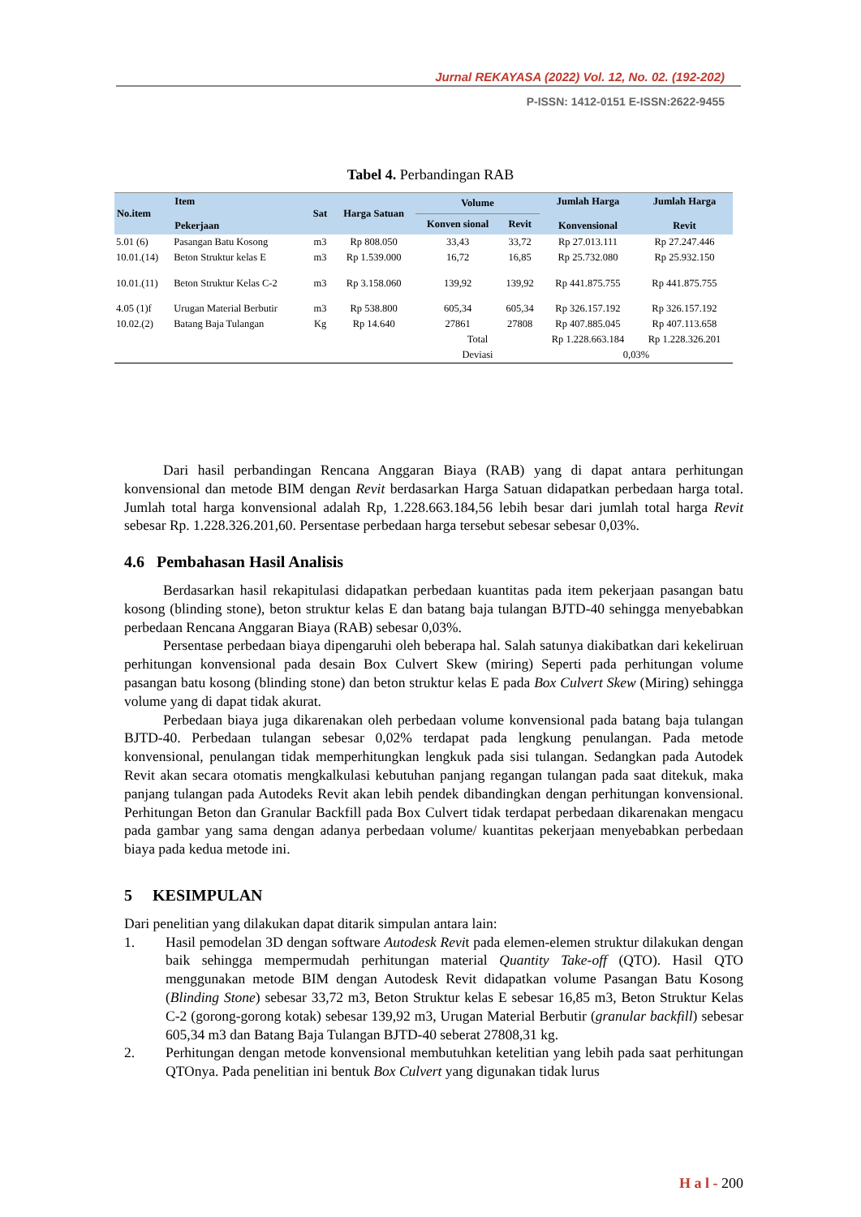Jurnal REKAYASA (2022) Vol. 12, No. 02. (192-202)
P-ISSN: 1412-0151 E-ISSN:2622-9455
Tabel 4. Perbandingan RAB
| No.item | Item Pekerjaan | Sat | Harga Satuan | Volume | | Jumlah Harga Konvensional | Jumlah Harga Revit |
| --- | --- | --- | --- | --- | --- | --- | --- |
| | | | | Konven sional | Revit | | |
| 5.01 (6) | Pasangan Batu Kosong | m3 | Rp 808.050 | 33,43 | 33,72 | Rp 27.013.111 | Rp 27.247.446 |
| 10.01.(14) | Beton Struktur kelas E | m3 | Rp 1.539.000 | 16,72 | 16,85 | Rp 25.732.080 | Rp 25.932.150 |
| 10.01.(11) | Beton Struktur Kelas C-2 | m3 | Rp 3.158.060 | 139,92 | 139,92 | Rp 441.875.755 | Rp 441.875.755 |
| 4.05 (1)f | Urugan Material Berbutir | m3 | Rp 538.800 | 605,34 | 605,34 | Rp 326.157.192 | Rp 326.157.192 |
| 10.02.(2) | Batang Baja Tulangan | Kg | Rp 14.640 | 27861 | 27808 | Rp 407.885.045 | Rp 407.113.658 |
| | | | | Total | | Rp 1.228.663.184 | Rp 1.228.326.201 |
| | | | | Deviasi | | 0,03% | |
Dari hasil perbandingan Rencana Anggaran Biaya (RAB) yang di dapat antara perhitungan konvensional dan metode BIM dengan Revit berdasarkan Harga Satuan didapatkan perbedaan harga total. Jumlah total harga konvensional adalah Rp, 1.228.663.184,56 lebih besar dari jumlah total harga Revit sebesar Rp. 1.228.326.201,60. Persentase perbedaan harga tersebut sebesar sebesar 0,03%.
4.6 Pembahasan Hasil Analisis
Berdasarkan hasil rekapitulasi didapatkan perbedaan kuantitas pada item pekerjaan pasangan batu kosong (blinding stone), beton struktur kelas E dan batang baja tulangan BJTD-40 sehingga menyebabkan perbedaan Rencana Anggaran Biaya (RAB) sebesar 0,03%.
Persentase perbedaan biaya dipengaruhi oleh beberapa hal. Salah satunya diakibatkan dari kekeliruan perhitungan konvensional pada desain Box Culvert Skew (miring) Seperti pada perhitungan volume pasangan batu kosong (blinding stone) dan beton struktur kelas E pada Box Culvert Skew (Miring) sehingga volume yang di dapat tidak akurat.
Perbedaan biaya juga dikarenakan oleh perbedaan volume konvensional pada batang baja tulangan BJTD-40. Perbedaan tulangan sebesar 0,02% terdapat pada lengkung penulangan. Pada metode konvensional, penulangan tidak memperhitungkan lengkuk pada sisi tulangan. Sedangkan pada Autodek Revit akan secara otomatis mengkalkulasi kebutuhan panjang regangan tulangan pada saat ditekuk, maka panjang tulangan pada Autodeks Revit akan lebih pendek dibandingkan dengan perhitungan konvensional. Perhitungan Beton dan Granular Backfill pada Box Culvert tidak terdapat perbedaan dikarenakan mengacu pada gambar yang sama dengan adanya perbedaan volume/ kuantitas pekerjaan menyebabkan perbedaan biaya pada kedua metode ini.
5 KESIMPULAN
Dari penelitian yang dilakukan dapat ditarik simpulan antara lain:
1. Hasil pemodelan 3D dengan software Autodesk Revit pada elemen-elemen struktur dilakukan dengan baik sehingga mempermudah perhitungan material Quantity Take-off (QTO). Hasil QTO menggunakan metode BIM dengan Autodesk Revit didapatkan volume Pasangan Batu Kosong (Blinding Stone) sebesar 33,72 m3, Beton Struktur kelas E sebesar 16,85 m3, Beton Struktur Kelas C-2 (gorong-gorong kotak) sebesar 139,92 m3, Urugan Material Berbutir (granular backfill) sebesar 605,34 m3 dan Batang Baja Tulangan BJTD-40 seberat 27808,31 kg.
2. Perhitungan dengan metode konvensional membutuhkan ketelitian yang lebih pada saat perhitungan QTOnya. Pada penelitian ini bentuk Box Culvert yang digunakan tidak lurus
H a l - 200